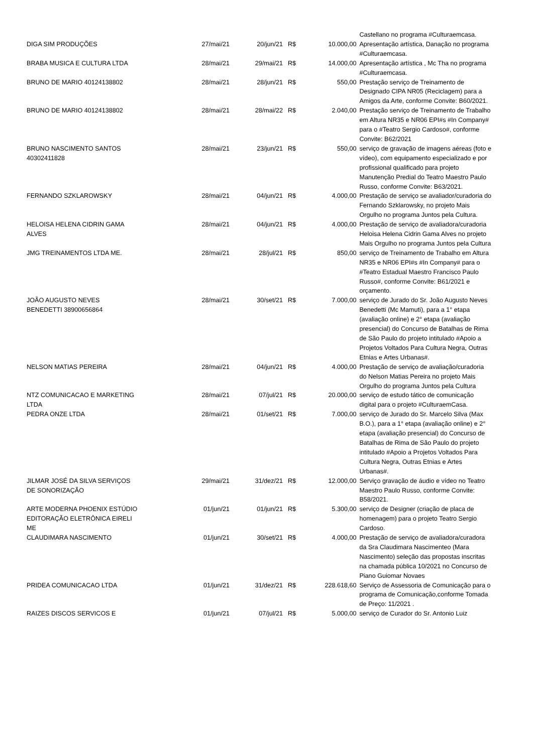| | | | | | Castellano no programa #Culturaemcasa. |
| DIGA SIM PRODUÇÕES | 27/mai/21 | 20/jun/21 | R$ | 10.000,00 | Apresentação artística, Danação no programa #Culturaemcasa. |
| BRABA MUSICA E CULTURA LTDA | 28/mai/21 | 29/mai/21 | R$ | 14.000,00 | Apresentação artística , Mc Tha no programa #Culturaemcasa. |
| BRUNO DE MARIO 40124138802 | 28/mai/21 | 28/jun/21 | R$ | 550,00 | Prestação serviço de Treinamento de Designado CIPA NR05 (Reciclagem) para a Amigos da Arte, conforme Convite: B60/2021. |
| BRUNO DE MARIO 40124138802 | 28/mai/21 | 28/mai/22 | R$ | 2.040,00 | Prestação serviço de Treinamento de Trabalho em Altura NR35 e NR06 EPI#s #In Company# para o #Teatro Sergio Cardoso#, conforme Convite: B62/2021 |
| BRUNO NASCIMENTO SANTOS 40302411828 | 28/mai/21 | 23/jun/21 | R$ | 550,00 | serviço de gravação de imagens aéreas (foto e vídeo), com equipamento especializado e por profissional qualificado para projeto Manutenção Predial do Teatro Maestro Paulo Russo, conforme Convite: B63/2021. |
| FERNANDO SZKLAROWSKY | 28/mai/21 | 04/jun/21 | R$ | 4.000,00 | Prestação de serviço se avaliador/curadoria do Fernando Szklarowsky, no projeto Mais Orgulho no programa Juntos pela Cultura. |
| HELOISA HELENA CIDRIN GAMA ALVES | 28/mai/21 | 04/jun/21 | R$ | 4.000,00 | Prestação de serviço de avaliadora/curadoria Heloisa Helena Cidrin Gama Alves no projeto Mais Orgulho no programa Juntos pela Cultura |
| JMG TREINAMENTOS LTDA ME. | 28/mai/21 | 28/jul/21 | R$ | 850,00 | serviço de Treinamento de Trabalho em Altura NR35 e NR06 EPI#s #In Company# para o #Teatro Estadual Maestro Francisco Paulo Russo#, conforme Convite: B61/2021 e orçamento. |
| JOÃO AUGUSTO NEVES BENEDETTI 38900656864 | 28/mai/21 | 30/set/21 | R$ | 7.000,00 | serviço de Jurado do Sr. João Augusto Neves Benedetti (Mc Mamuti), para a 1° etapa (avaliação online) e 2° etapa (avaliação presencial) do Concurso de Batalhas de Rima de São Paulo do projeto intitulado #Apoio a Projetos Voltados Para Cultura Negra, Outras Etnias e Artes Urbanas#. |
| NELSON MATIAS PEREIRA | 28/mai/21 | 04/jun/21 | R$ | 4.000,00 | Prestação de serviço de avaliação/curadoria do Nelson Matias Pereira no projeto Mais Orgulho do programa Juntos pela Cultura |
| NTZ COMUNICACAO E MARKETING LTDA | 28/mai/21 | 07/jul/21 | R$ | 20.000,00 | serviço de estudo tático de comunicação digital para o projeto #CulturaemCasa. |
| PEDRA ONZE LTDA | 28/mai/21 | 01/set/21 | R$ | 7.000,00 | serviço de Jurado do Sr. Marcelo Silva (Max B.O.), para a 1° etapa (avaliação online) e 2° etapa (avaliação presencial) do Concurso de Batalhas de Rima de São Paulo do projeto intitulado #Apoio a Projetos Voltados Para Cultura Negra, Outras Etnias e Artes Urbanas#. |
| JILMAR JOSÉ DA SILVA SERVIÇOS DE SONORIZAÇÃO | 29/mai/21 | 31/dez/21 | R$ | 12.000,00 | Serviço gravação de áudio e vídeo no Teatro Maestro Paulo Russo, conforme Convite: B58/2021. |
| ARTE MODERNA PHOENIX ESTÚDIO EDITORAÇÃO ELETRÔNICA EIRELI ME | 01/jun/21 | 01/jun/21 | R$ | 5.300,00 | serviço de Designer (criação de placa de homenagem) para o projeto Teatro Sergio Cardoso. |
| CLAUDIMARA NASCIMENTO | 01/jun/21 | 30/set/21 | R$ | 4.000,00 | Prestação de serviço de avaliadora/curadora da Sra Claudimara Nascimenteo (Mara Nascimento) seleção das propostas inscritas na chamada pública 10/2021 no Concurso de Piano Guiomar Novaes |
| PRIDEA COMUNICACAO LTDA | 01/jun/21 | 31/dez/21 | R$ | 228.618,60 | Serviço de Assessoria de Comunicação para o programa de Comunicação,conforme Tomada de Preço: 11/2021 . |
| RAIZES DISCOS SERVICOS E | 01/jun/21 | 07/jul/21 | R$ | 5.000,00 | serviço de Curador do Sr. Antonio Luiz |